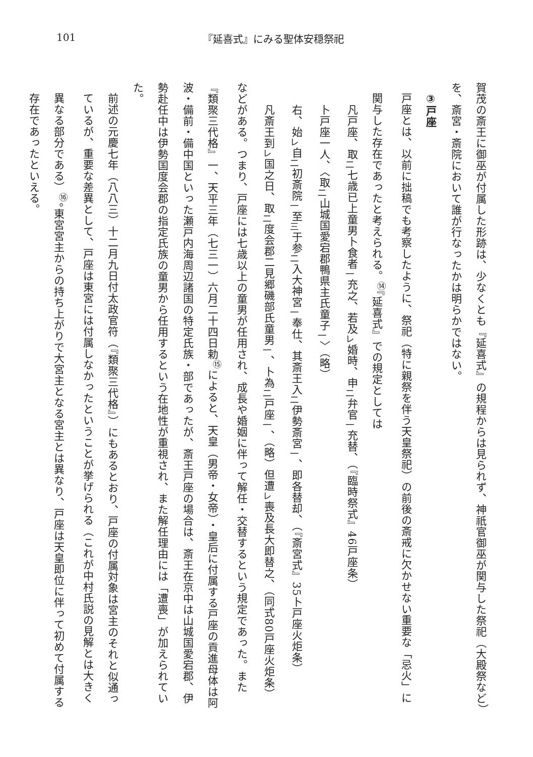101 『延喜式』にみる聖体安穏祭祀
賀茂の斎王に御巫が付属した形跡は、少なくとも『延喜式』の規程からは見られず、神祇官御巫が関与した祭祀（大殿祭など）を、斎宮・斎院において誰が行なったかは明らかではない。
③戸座
戸座とは、以前に拙稿でも考察したように、祭祀（特に親祭を伴う天皇祭祀）の前後の斎戒に欠かせない重要な「忌火」に関与した存在であったと考えられる。<sup>⑭</sup>『延喜式』での規定としては
凡戸座、取<sub>二</sub>七歳已上童男卜食者<sub>一</sub>充之、若及<sub>レ</sub>婚時、申<sub>二</sub>弁官<sub>一</sub>充替、（『臨時祭式』46戸座条）
卜戸座一人、〈取<sub>二</sub>山城国愛宕郡鴨県主氏童子<sub>一</sub>〉（略）
右、始<sub>レ</sub>自<sub>二</sub>初斎院<sub>一</sub>至<sub>三</sub>于参<sub>二</sub>入大神宮<sub>一</sub>奉仕、其斎王入<sub>二</sub>伊勢斎宮<sub>一</sub>、即各替却、（『斎宮式』35卜戸座火炬条）
凡斎王到<sub>レ</sub>国之日、取<sub>二</sub>度会郡二見郷磯部氏童男<sub>一</sub>、卜為<sub>二</sub>戸座<sub>一</sub>、（略）但遭<sub>レ</sub>喪及長大即替之、（同式80戸座火炬条）
などがある。つまり、戸座には七歳以上の童男が任用され、成長や婚姻に伴って解任・交替するという規定であった。また『類聚三代格』一、天平三年（七三一）六月二十四日勅<sup>⑮</sup>によると、天皇（男帝・女帝）・皇后に付属する戸座の貢進母体は阿波・備前・備中国といった瀬戸内海周辺諸国の特定氏族・部であったが、斎王戸座の場合は、斎王在京中は山城国愛宕郡、伊勢赴任中は伊勢国度会郡の指定氏族の童男から任用するという在地性が重視され、また解任理由には「遭喪」が加えられていた。
前述の元慶七年（八八三）十二月九日付太政官符（『類聚三代格』）にもあるとおり、戸座の付属対象は宮主のそれと似通っているが、重要な差異として、戸座は東宮には付属しなかったということが挙げられる（これが中村氏説の見解とは大きく異なる部分である）<sup>⑯</sup>。東宮宮主からの持ち上がりで大宮主となる宮主とは異なり、戸座は天皇即位に伴って初めて付属する存在であったといえる。